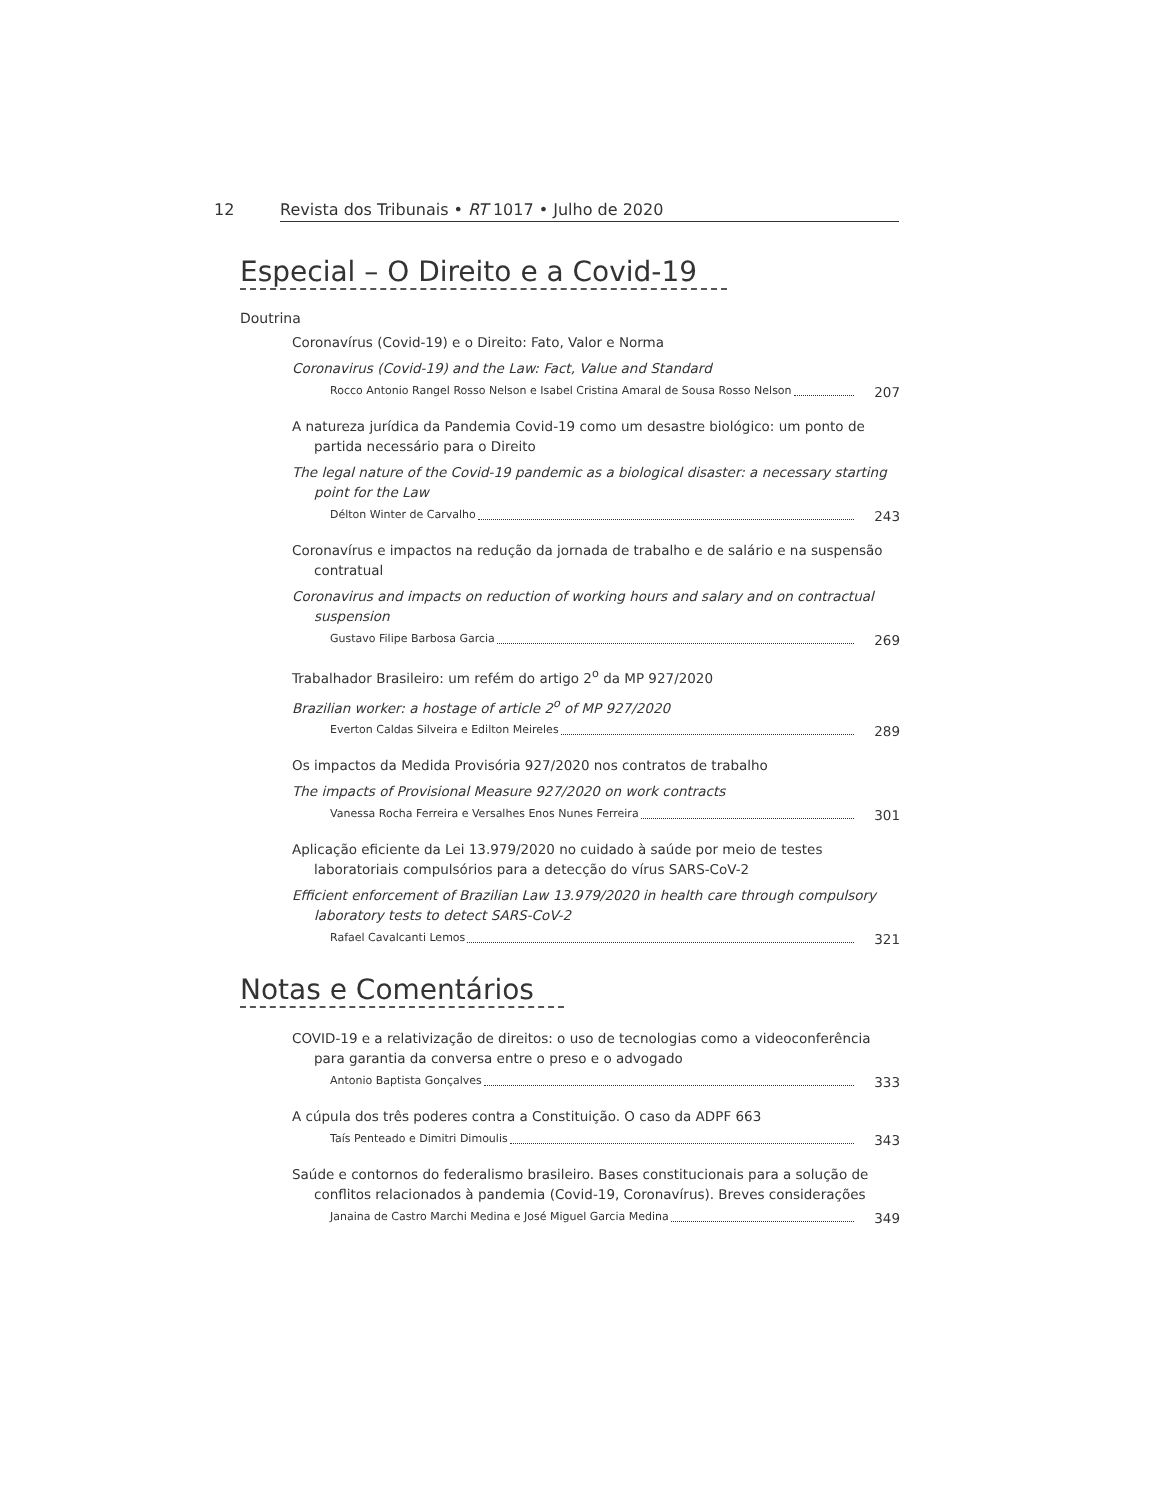12
Revista dos Tribunais • RT 1017 • Julho de 2020
Especial – O Direito e a Covid-19
Doutrina
Coronavírus (Covid-19) e o Direito: Fato, Valor e Norma
Coronavirus (Covid-19) and the Law: Fact, Value and Standard
Rocco Antonio Rangel Rosso Nelson e Isabel Cristina Amaral de Sousa Rosso Nelson 207
A natureza jurídica da Pandemia Covid-19 como um desastre biológico: um ponto de partida necessário para o Direito
The legal nature of the Covid-19 pandemic as a biological disaster: a necessary starting point for the Law
Délton Winter de Carvalho 243
Coronavírus e impactos na redução da jornada de trabalho e de salário e na suspensão contratual
Coronavirus and impacts on reduction of working hours and salary and on contractual suspension
Gustavo Filipe Barbosa Garcia 269
Trabalhador Brasileiro: um refém do artigo 2<sup>o</sup> da MP 927/2020
Brazilian worker: a hostage of article 2<sup>o</sup> of MP 927/2020
Everton Caldas Silveira e Edilton Meireles 289
Os impactos da Medida Provisória 927/2020 nos contratos de trabalho
The impacts of Provisional Measure 927/2020 on work contracts
Vanessa Rocha Ferreira e Versalhes Enos Nunes Ferreira 301
Aplicação eficiente da Lei 13.979/2020 no cuidado à saúde por meio de testes laboratoriais compulsórios para a detecção do vírus SARS-CoV-2
Efficient enforcement of Brazilian Law 13.979/2020 in health care through compulsory laboratory tests to detect SARS-CoV-2
Rafael Cavalcanti Lemos 321
Notas e Comentários
COVID-19 e a relativização de direitos: o uso de tecnologias como a videoconferência para garantia da conversa entre o preso e o advogado
Antonio Baptista Gonçalves 333
A cúpula dos três poderes contra a Constituição. O caso da ADPF 663
Taís Penteado e Dimitri Dimoulis 343
Saúde e contornos do federalismo brasileiro. Bases constitucionais para a solução de conflitos relacionados à pandemia (Covid-19, Coronavírus). Breves considerações
Janaina de Castro Marchi Medina e José Miguel Garcia Medina 349